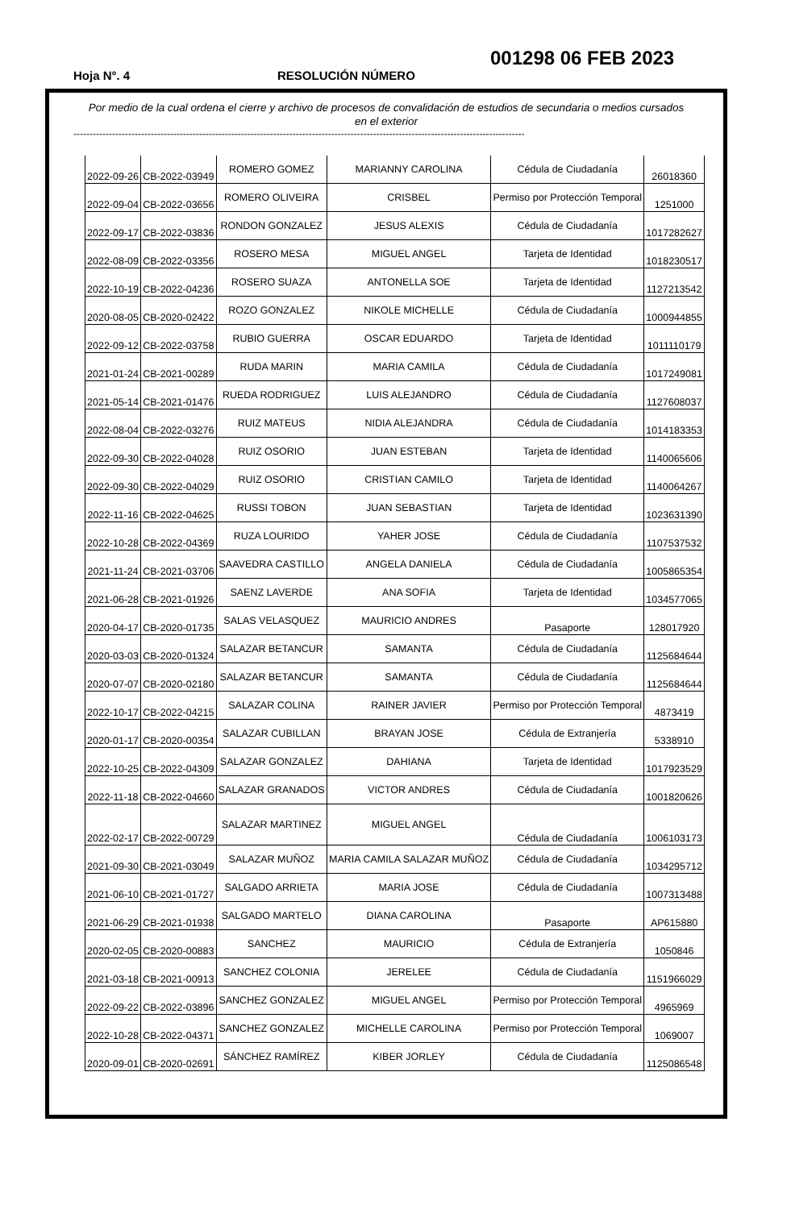001298 06 FEB 2023
Hoja N°. 4 RESOLUCIÓN NÚMERO
Por medio de la cual ordena el cierre y archivo de procesos de convalidación de estudios de secundaria o medios cursados en el exterior
--------------------------------------------------------------------------------------------------------------------------------------------
| 2022-09-26 | CB-2022-03949 | ROMERO GOMEZ | MARIANNY CAROLINA | Cédula de Ciudadanía | 26018360 |
| 2022-09-04 | CB-2022-03656 | ROMERO OLIVEIRA | CRISBEL | Permiso por Protección Temporal | 1251000 |
| 2022-09-17 | CB-2022-03836 | RONDON GONZALEZ | JESUS ALEXIS | Cédula de Ciudadanía | 1017282627 |
| 2022-08-09 | CB-2022-03356 | ROSERO MESA | MIGUEL ANGEL | Tarjeta de Identidad | 1018230517 |
| 2022-10-19 | CB-2022-04236 | ROSERO SUAZA | ANTONELLA SOE | Tarjeta de Identidad | 1127213542 |
| 2020-08-05 | CB-2020-02422 | ROZO GONZALEZ | NIKOLE MICHELLE | Cédula de Ciudadanía | 1000944855 |
| 2022-09-12 | CB-2022-03758 | RUBIO GUERRA | OSCAR EDUARDO | Tarjeta de Identidad | 1011110179 |
| 2021-01-24 | CB-2021-00289 | RUDA MARIN | MARIA CAMILA | Cédula de Ciudadanía | 1017249081 |
| 2021-05-14 | CB-2021-01476 | RUEDA RODRIGUEZ | LUIS ALEJANDRO | Cédula de Ciudadanía | 1127608037 |
| 2022-08-04 | CB-2022-03276 | RUIZ MATEUS | NIDIA ALEJANDRA | Cédula de Ciudadanía | 1014183353 |
| 2022-09-30 | CB-2022-04028 | RUIZ OSORIO | JUAN ESTEBAN | Tarjeta de Identidad | 1140065606 |
| 2022-09-30 | CB-2022-04029 | RUIZ OSORIO | CRISTIAN CAMILO | Tarjeta de Identidad | 1140064267 |
| 2022-11-16 | CB-2022-04625 | RUSSI TOBON | JUAN SEBASTIAN | Tarjeta de Identidad | 1023631390 |
| 2022-10-28 | CB-2022-04369 | RUZA LOURIDO | YAHER JOSE | Cédula de Ciudadanía | 1107537532 |
| 2021-11-24 | CB-2021-03706 | SAAVEDRA CASTILLO | ANGELA DANIELA | Cédula de Ciudadanía | 1005865354 |
| 2021-06-28 | CB-2021-01926 | SAENZ LAVERDE | ANA SOFIA | Tarjeta de Identidad | 1034577065 |
| 2020-04-17 | CB-2020-01735 | SALAS VELASQUEZ | MAURICIO ANDRES | Pasaporte | 128017920 |
| 2020-03-03 | CB-2020-01324 | SALAZAR BETANCUR | SAMANTA | Cédula de Ciudadanía | 1125684644 |
| 2020-07-07 | CB-2020-02180 | SALAZAR BETANCUR | SAMANTA | Cédula de Ciudadanía | 1125684644 |
| 2022-10-17 | CB-2022-04215 | SALAZAR COLINA | RAINER JAVIER | Permiso por Protección Temporal | 4873419 |
| 2020-01-17 | CB-2020-00354 | SALAZAR CUBILLAN | BRAYAN JOSE | Cédula de Extranjería | 5338910 |
| 2022-10-25 | CB-2022-04309 | SALAZAR GONZALEZ | DAHIANA | Tarjeta de Identidad | 1017923529 |
| 2022-11-18 | CB-2022-04660 | SALAZAR GRANADOS | VICTOR ANDRES | Cédula de Ciudadanía | 1001820626 |
| 2022-02-17 | CB-2022-00729 | SALAZAR MARTINEZ | MIGUEL ANGEL | Cédula de Ciudadanía | 1006103173 |
| 2021-09-30 | CB-2021-03049 | SALAZAR MUÑOZ | MARIA CAMILA SALAZAR MUÑOZ | Cédula de Ciudadanía | 1034295712 |
| 2021-06-10 | CB-2021-01727 | SALGADO ARRIETA | MARIA JOSE | Cédula de Ciudadanía | 1007313488 |
| 2021-06-29 | CB-2021-01938 | SALGADO MARTELO | DIANA CAROLINA | Pasaporte | AP615880 |
| 2020-02-05 | CB-2020-00883 | SANCHEZ | MAURICIO | Cédula de Extranjería | 1050846 |
| 2021-03-18 | CB-2021-00913 | SANCHEZ COLONIA | JERELEE | Cédula de Ciudadanía | 1151966029 |
| 2022-09-22 | CB-2022-03896 | SANCHEZ GONZALEZ | MIGUEL ANGEL | Permiso por Protección Temporal | 4965969 |
| 2022-10-28 | CB-2022-04371 | SANCHEZ GONZALEZ | MICHELLE CAROLINA | Permiso por Protección Temporal | 1069007 |
| 2020-09-01 | CB-2020-02691 | SÁNCHEZ RAMÍREZ | KIBER JORLEY | Cédula de Ciudadanía | 1125086548 |